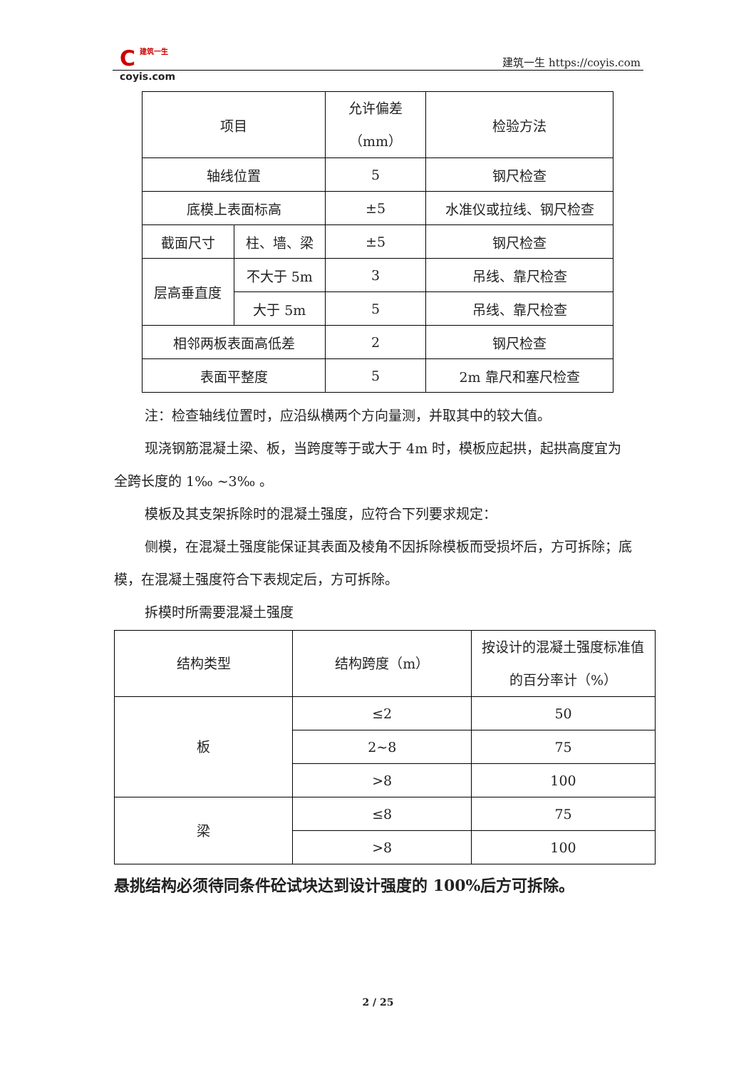C
建筑一生
coyis.com
建筑一生 https://coyis.com
| 项目 | | 允许偏差 （mm） | 检验方法 |
| 轴线位置 | | 5 | 钢尺检查 |
| 底模上表面标高 | | ±5 | 水准仪或拉线、钢尺检查 |
| 截面尺寸 | 柱、墙、梁 | ±5 | 钢尺检查 |
| 层高垂直度 | 不大于 5m | 3 | 吊线、靠尺检查 |
| | 大于 5m | 5 | 吊线、靠尺检查 |
| 相邻两板表面高低差 | | 2 | 钢尺检查 |
| 表面平整度 | | 5 | 2m 靠尺和塞尺检查 |
注：检查轴线位置时，应沿纵横两个方向量测，并取其中的较大值。
现浇钢筋混凝土梁、板，当跨度等于或大于 4m 时，模板应起拱，起拱高度宜为全跨长度的 1‰ ~3‰ 。
模板及其支架拆除时的混凝土强度，应符合下列要求规定：
侧模，在混凝土强度能保证其表面及棱角不因拆除模板而受损坏后，方可拆除；底模，在混凝土强度符合下表规定后，方可拆除。
拆模时所需要混凝土强度
| 结构类型 | 结构跨度（m） | 按设计的混凝土强度标准值的百分率计（%） |
| 板 | ≤2 | 50 |
| | 2~8 | 75 |
| | >8 | 100 |
| 梁 | ≤8 | 75 |
| | >8 | 100 |
悬挑结构必须待同条件砼试块达到设计强度的 100%后方可拆除。
2 / 25